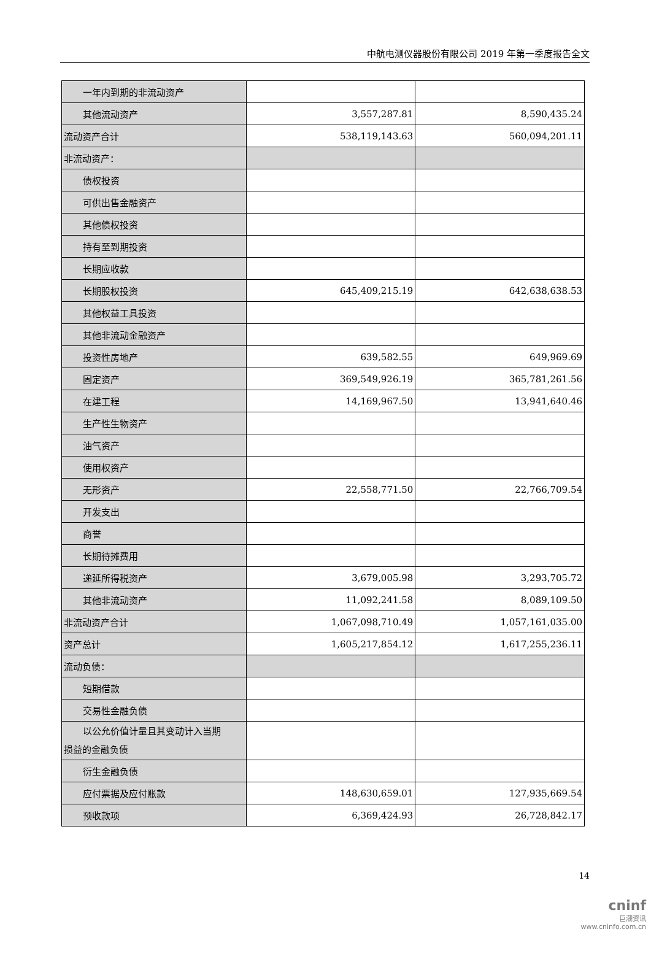中航电测仪器股份有限公司 2019 年第一季度报告全文
| 一年内到期的非流动资产 | | |
| 其他流动资产 | 3,557,287.81 | 8,590,435.24 |
| 流动资产合计 | 538,119,143.63 | 560,094,201.11 |
| 非流动资产： | | |
| 债权投资 | | |
| 可供出售金融资产 | | |
| 其他债权投资 | | |
| 持有至到期投资 | | |
| 长期应收款 | | |
| 长期股权投资 | 645,409,215.19 | 642,638,638.53 |
| 其他权益工具投资 | | |
| 其他非流动金融资产 | | |
| 投资性房地产 | 639,582.55 | 649,969.69 |
| 固定资产 | 369,549,926.19 | 365,781,261.56 |
| 在建工程 | 14,169,967.50 | 13,941,640.46 |
| 生产性生物资产 | | |
| 油气资产 | | |
| 使用权资产 | | |
| 无形资产 | 22,558,771.50 | 22,766,709.54 |
| 开发支出 | | |
| 商誉 | | |
| 长期待摊费用 | | |
| 递延所得税资产 | 3,679,005.98 | 3,293,705.72 |
| 其他非流动资产 | 11,092,241.58 | 8,089,109.50 |
| 非流动资产合计 | 1,067,098,710.49 | 1,057,161,035.00 |
| 资产总计 | 1,605,217,854.12 | 1,617,255,236.11 |
| 流动负债： | | |
| 短期借款 | | |
| 交易性金融负债 | | |
| 以公允价值计量且其变动计入当期 损益的金融负债 | | |
| 衍生金融负债 | | |
| 应付票据及应付账款 | 148,630,659.01 | 127,935,669.54 |
| 预收款项 | 6,369,424.93 | 26,728,842.17 |
14
cninf
巨潮资讯
www.cninfo.com.cn